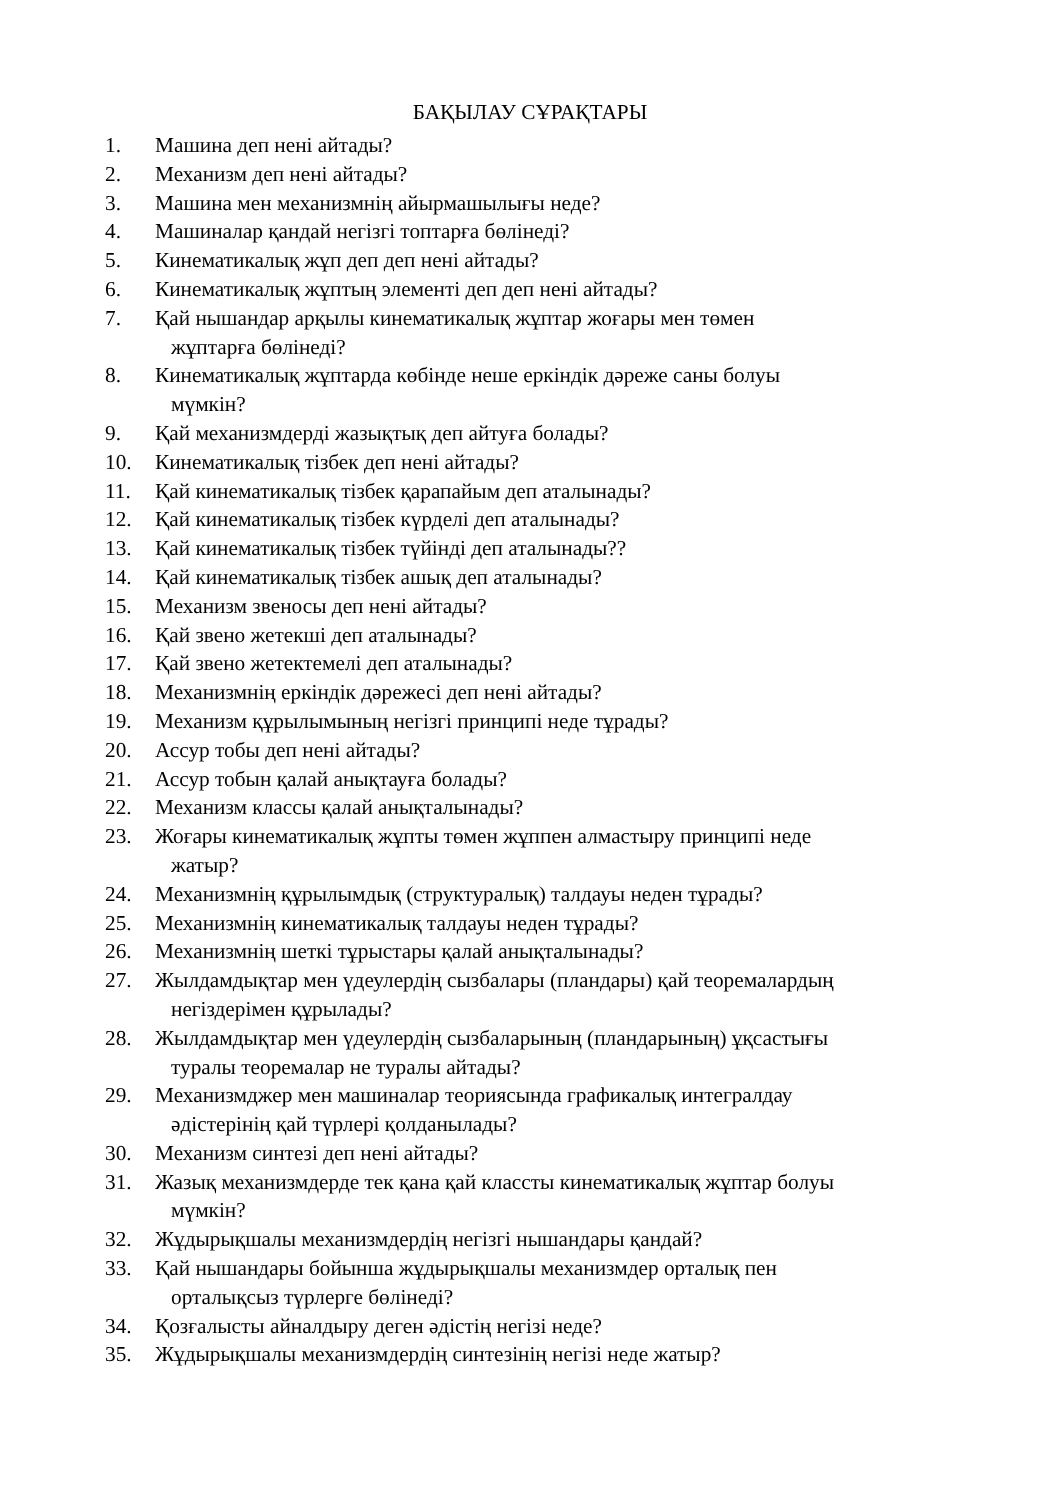БАҚЫЛАУ СҰРАҚТАРЫ
1. Машина деп нені айтады?
2. Механизм деп нені айтады?
3. Машина мен механизмнің айырмашылығы неде?
4. Машиналар қандай негізгі топтарға бөлінеді?
5. Кинематикалық жұп деп деп нені айтады?
6. Кинематикалық жұптың элементі деп деп нені айтады?
7. Қай нышандар арқылы кинематикалық жұптар жоғары мен төмен
жұптарға бөлінеді?
8. Кинематикалық жұптарда көбінде неше еркіндік дәреже саны болуы
мүмкін?
9. Қай механизмдерді жазықтық деп айтуға болады?
10. Кинематикалық тізбек деп нені айтады?
11. Қай кинематикалық тізбек қарапайым деп аталынады?
12. Қай кинематикалық тізбек күрделі деп аталынады?
13. Қай кинематикалық тізбек түйінді деп аталынады??
14. Қай кинематикалық тізбек ашық деп аталынады?
15. Механизм звеносы деп нені айтады?
16. Қай звено жетекші деп аталынады?
17. Қай звено жетектемелі деп аталынады?
18. Механизмнің еркіндік дәрежесі деп нені айтады?
19. Механизм құрылымының негізгі принципі неде тұрады?
20. Ассур тобы деп нені айтады?
21. Ассур тобын қалай анықтауға болады?
22. Механизм классы қалай анықталынады?
23. Жоғары кинематикалық жұпты төмен жұппен алмастыру принципі неде
жатыр?
24. Механизмнің құрылымдық (структуралық) талдауы неден тұрады?
25. Механизмнің кинематикалық талдауы неден тұрады?
26. Механизмнің шеткі тұрыстары қалай анықталынады?
27. Жылдамдықтар мен үдеулердің сызбалары (пландары) қай теоремалардың
негіздерімен құрылады?
28. Жылдамдықтар мен үдеулердің сызбаларының (пландарының) ұқсастығы
туралы теоремалар не туралы айтады?
29. Механизмджер мен машиналар теориясында графикалық интегралдау
әдістерінің қай түрлері қолданылады?
30. Механизм синтезі деп нені айтады?
31. Жазық механизмдерде тек қана қай классты кинематикалық жұптар болуы
мүмкін?
32. Жұдырықшалы механизмдердің негізгі нышандары қандай?
33. Қай нышандары бойынша жұдырықшалы механизмдер орталық пен
орталықсыз түрлерге бөлінеді?
34. Қозғалысты айналдыру деген әдістің негізі неде?
35. Жұдырықшалы механизмдердің синтезінің негізі неде жатыр?